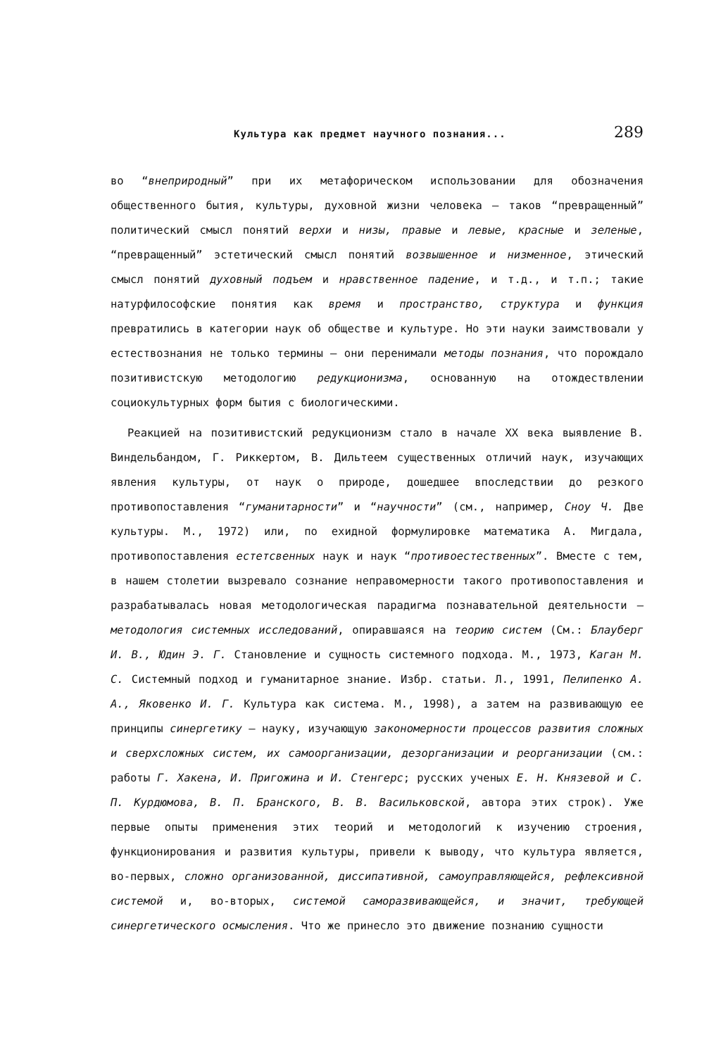Культура как предмет научного познания... 289
во “внеприродный” при их метафорическом использовании для обозначения общественного бытия, культуры, духовной жизни человека — таков “превращенный” политический смысл понятий верхи и низы, правые и левые, красные и зеленые, “превращенный” эстетический смысл понятий возвышенное и низменное, этический смысл понятий духовный подъем и нравственное падение, и т.д., и т.п.; такие натурфилософские понятия как время и пространство, структура и функция превратились в категории наук об обществе и культуре. Но эти науки заимствовали у естествознания не только термины — они перенимали методы познания, что порождало позитивистскую методологию редукционизма, основанную на отождествлении социокультурных форм бытия с биологическими.
Реакцией на позитивистский редукционизм стало в начале XX века выявление В. Виндельбандом, Г. Риккертом, В. Дильтеем существенных отличий наук, изучающих явления культуры, от наук о природе, дошедшее впоследствии до резкого противопоставления “гуманитарности” и “научности” (см., например, Сноу Ч. Две культуры. М., 1972) или, по ехидной формулировке математика А. Мигдала, противопоставления естетсвенных наук и наук “противоестественных”. Вместе с тем, в нашем столетии вызревало сознание неправомерности такого противопоставления и разрабатывалась новая методологическая парадигма познавательной деятельности — методология системных исследований, опиравшаяся на теорию систем (См.: Блауберг И. В., Юдин Э. Г. Становление и сущность системного подхода. М., 1973, Каган М. С. Системный подход и гуманитарное знание. Избр. статьи. Л., 1991, Пелипенко А. А., Яковенко И. Г. Культура как система. М., 1998), а затем на развивающую ее принципы синергетику — науку, изучающую закономерности процессов развития сложных и сверхсложных систем, их самоорганизации, дезорганизации и реорганизации (см.: работы Г. Хакена, И. Пригожина и И. Стенгерс; русских ученых Е. Н. Князевой и С. П. Курдюмова, В. П. Бранского, В. В. Васильковской, автора этих строк). Уже первые опыты применения этих теорий и методологий к изучению строения, функционирования и развития культуры, привели к выводу, что культура является, во-первых, сложно организованной, диссипативной, самоуправляющейся, рефлексивной системой и, во-вторых, системой саморазвивающейся, и значит, требующей синергетического осмысления. Что же принесло это движение познанию сущности